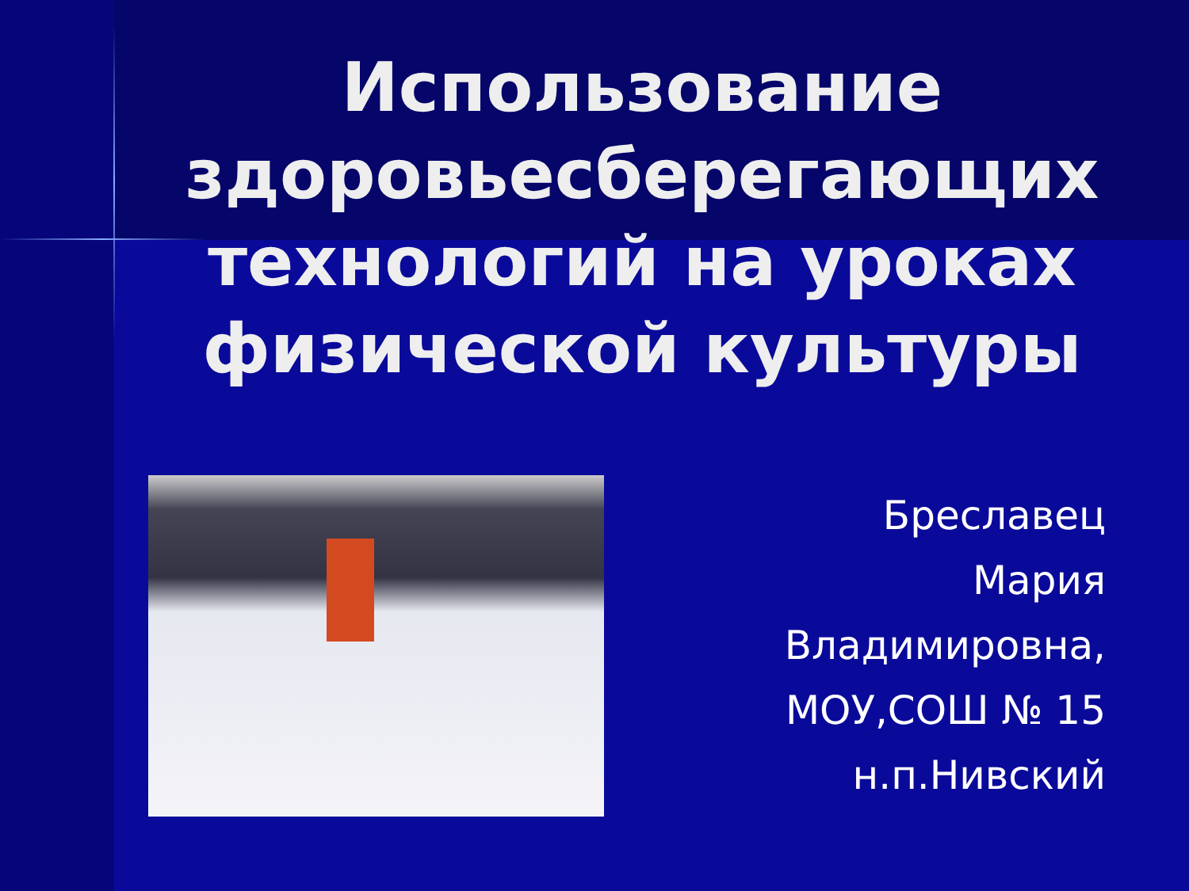Использование здоровьесберегающих технологий на уроках физической культуры
Бреславец
Мария
Владимировна,
МОУ,СОШ № 15
н.п.Нивский